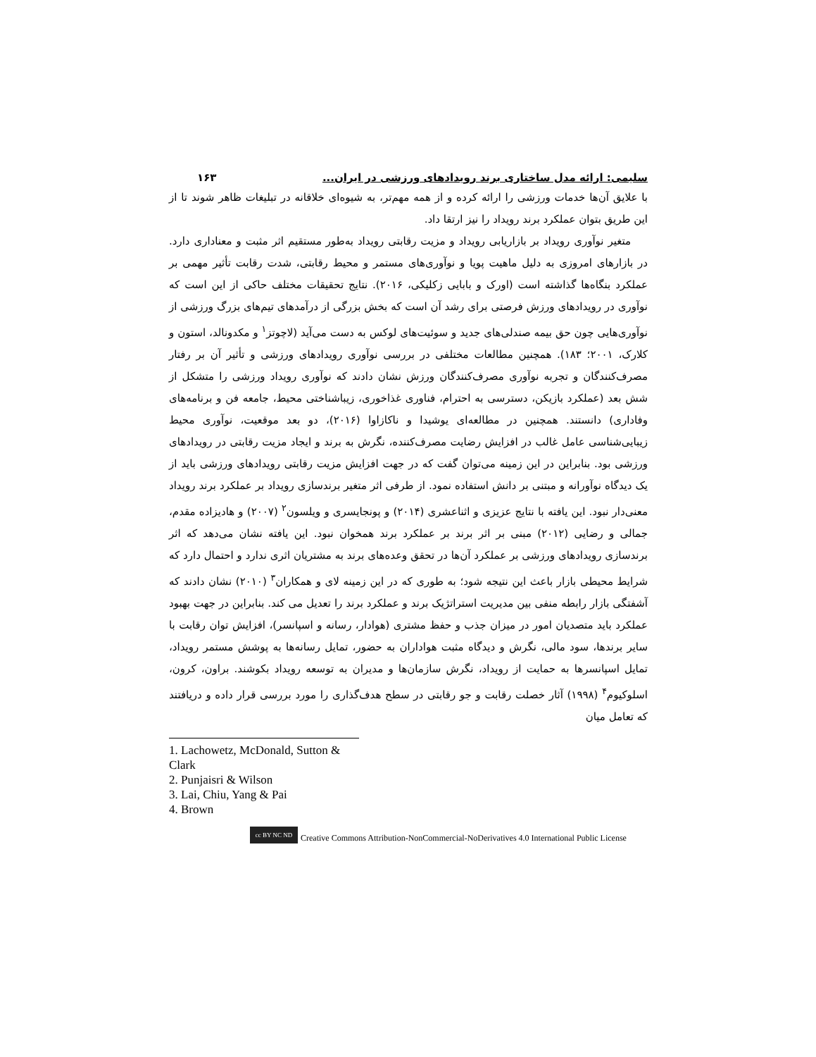سلیمی: ارائه مدل ساختاری برند رویدادهای ورزشی در ایران... ۱۶۳
با علایق آن‌ها خدمات ورزشی را ارائه کرده و از همه مهم‌تر، به شیوه‌ای خلاقانه در تبلیغات ظاهر شوند تا از این طریق بتوان عملکرد برند رویداد را نیز ارتقا داد.
متغیر نوآوری رویداد بر بازاریابی رویداد و مزیت رقابتی رویداد به‌طور مستقیم اثر مثبت و معناداری دارد. در بازارهای امروزی به دلیل ماهیت پویا و نوآوری‌های مستمر و محیط رقابتی، شدت رقابت تأثیر مهمی بر عملکرد بنگاه‌ها گذاشته است (اورک و بابایی زکلیکی، ۲۰۱۶). نتایج تحقیقات مختلف حاکی از این است که نوآوری در رویدادهای ورزش فرصتی برای رشد آن است که بخش بزرگی از درآمدهای تیم‌های بزرگ ورزشی از نوآوری‌هایی چون حق بیمه صندلی‌های جدید و سوئیت‌های لوکس به دست می‌آید (لاچوتز<sup>۱</sup> و مکدونالد، استون و کلارک، ۲۰۰۱؛ ۱۸۳). همچنین مطالعات مختلفی در بررسی نوآوری رویدادهای ورزشی و تأثیر آن بر رفتار مصرف‌کنندگان و تجربه نوآوری مصرف‌کنندگان ورزش نشان دادند که نوآوری رویداد ورزشی را متشکل از شش بعد (عملکرد بازیکن، دسترسی به احترام، فناوری غذاخوری، زیباشناختی محیط، جامعه فن و برنامه‌های وفاداری) دانستند. همچنین در مطالعه‌ای یوشیدا و ناکازاوا (۲۰۱۶)، دو بعد موقعیت، نوآوری محیط زیبایی‌شناسی عامل غالب در افزایش رضایت مصرف‌کننده، نگرش به برند و ایجاد مزیت رقابتی در رویدادهای ورزشی بود. بنابراین در این زمینه می‌توان گفت که در جهت افزایش مزیت رقابتی رویدادهای ورزشی باید از یک دیدگاه نوآورانه و مبتنی بر دانش استفاده نمود. از طرفی اثر متغیر برندسازی رویداد بر عملکرد برند رویداد معنی‌دار نبود. این یافته با نتایج عزیزی و اثناعشری (۲۰۱۴) و پونجایسری و ویلسون<sup>۲</sup> (۲۰۰۷) و هادیزاده مقدم، جمالی و رضایی (۲۰۱۲) مبنی بر اثر برند بر عملکرد برند همخوان نبود. این یافته نشان می‌دهد که اثر برندسازی رویدادهای ورزشی بر عملکرد آن‌ها در تحقق وعده‌های برند به مشتریان اثری ندارد و احتمال دارد که شرایط محیطی بازار باعث این نتیجه شود؛ به طوری که در این زمینه لای و همکاران<sup>۳</sup> (۲۰۱۰) نشان دادند که آشفتگی بازار رابطه منفی بین مدیریت استراتژیک برند و عملکرد برند را تعدیل می کند. بنابراین در جهت بهبود عملکرد باید متصدیان امور در میزان جذب و حفظ مشتری (هوادار، رسانه و اسپانسر)، افزایش توان رقابت با سایر برندها، سود مالی، نگرش و دیدگاه مثبت هواداران به حضور، تمایل رسانه‌ها به پوشش مستمر رویداد، تمایل اسپانسرها به حمایت از رویداد، نگرش سازمان‌ها و مدیران به توسعه رویداد بکوشند. براون، کرون، اسلوکیوم<sup>۴</sup> (۱۹۹۸) آثار خصلت رقابت و جو رقابتی در سطح هدف‌گذاری را مورد بررسی قرار داده و دریافتند که تعامل میان
1. Lachowetz, McDonald, Sutton & Clark
2. Punjaisri & Wilson
3. Lai, Chiu, Yang & Pai
4. Brown
cc BY NC ND Creative Commons Attribution-NonCommercial-NoDerivatives 4.0 International Public License